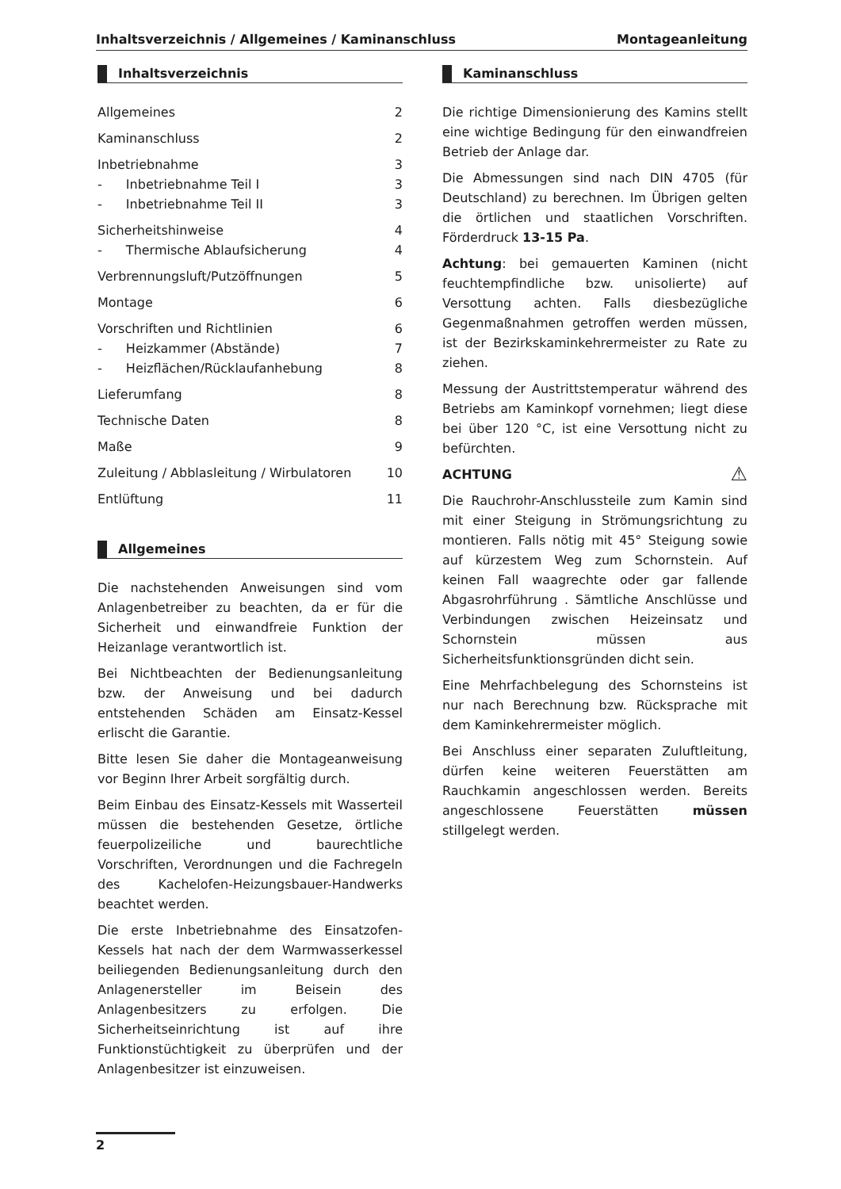Inhaltsverzeichnis / Allgemeines / Kaminanschluss Montageanleitung
Inhaltsverzeichnis
Allgemeines 2
Kaminanschluss 2
Inbetriebnahme 3
- Inbetriebnahme Teil I 3
- Inbetriebnahme Teil II 3
Sicherheitshinweise 4
- Thermische Ablaufsicherung 4
Verbrennungsluft/Putzöffnungen 5
Montage 6
Vorschriften und Richtlinien 6
- Heizkammer (Abstände) 7
- Heizflächen/Rücklaufanhebung 8
Lieferumfang 8
Technische Daten 8
Maße 9
Zuleitung / Abblasleitung / Wirbulatoren 10
Entlüftung 11
Allgemeines
Die nachstehenden Anweisungen sind vom Anlagenbetreiber zu beachten, da er für die Sicherheit und einwandfreie Funktion der Heizanlage verantwortlich ist.
Bei Nichtbeachten der Bedienungsanleitung bzw. der Anweisung und bei dadurch entstehenden Schäden am Einsatz-Kessel erlischt die Garantie.
Bitte lesen Sie daher die Montageanweisung vor Beginn Ihrer Arbeit sorgfältig durch.
Beim Einbau des Einsatz-Kessels mit Wasserteil müssen die bestehenden Gesetze, örtliche feuerpolizeiliche und baurechtliche Vorschriften, Verordnungen und die Fachregeln des Kachelofen-Heizungsbauer-Handwerks beachtet werden.
Die erste Inbetriebnahme des Einsatzofen-Kessels hat nach der dem Warmwasserkessel beiliegenden Bedienungsanleitung durch den Anlagenersteller im Beisein des Anlagenbesitzers zu erfolgen. Die Sicherheitseinrichtung ist auf ihre Funktionstüchtigkeit zu überprüfen und der Anlagenbesitzer ist einzuweisen.
Kaminanschluss
Die richtige Dimensionierung des Kamins stellt eine wichtige Bedingung für den einwandfreien Betrieb der Anlage dar.
Die Abmessungen sind nach DIN 4705 (für Deutschland) zu berechnen. Im Übrigen gelten die örtlichen und staatlichen Vorschriften. Förderdruck 13-15 Pa.
Achtung: bei gemauerten Kaminen (nicht feuchtempfindliche bzw. unisolierte) auf Versottung achten. Falls diesbezügliche Gegenmaßnahmen getroffen werden müssen, ist der Bezirkskaminkehrermeister zu Rate zu ziehen.
Messung der Austrittstemperatur während des Betriebs am Kaminkopf vornehmen; liegt diese bei über 120 °C, ist eine Versottung nicht zu befürchten.
ACHTUNG ⚠
Die Rauchrohr-Anschlussteile zum Kamin sind mit einer Steigung in Strömungsrichtung zu montieren. Falls nötig mit 45° Steigung sowie auf kürzestem Weg zum Schornstein. Auf keinen Fall waagrechte oder gar fallende Abgasrohrführung . Sämtliche Anschlüsse und Verbindungen zwischen Heizeinsatz und Schornstein müssen aus Sicherheitsfunktionsgründen dicht sein.
Eine Mehrfachbelegung des Schornsteins ist nur nach Berechnung bzw. Rücksprache mit dem Kaminkehrermeister möglich.
Bei Anschluss einer separaten Zuluftleitung, dürfen keine weiteren Feuerstätten am Rauchkamin angeschlossen werden. Bereits angeschlossene Feuerstätten müssen stillgelegt werden.
2